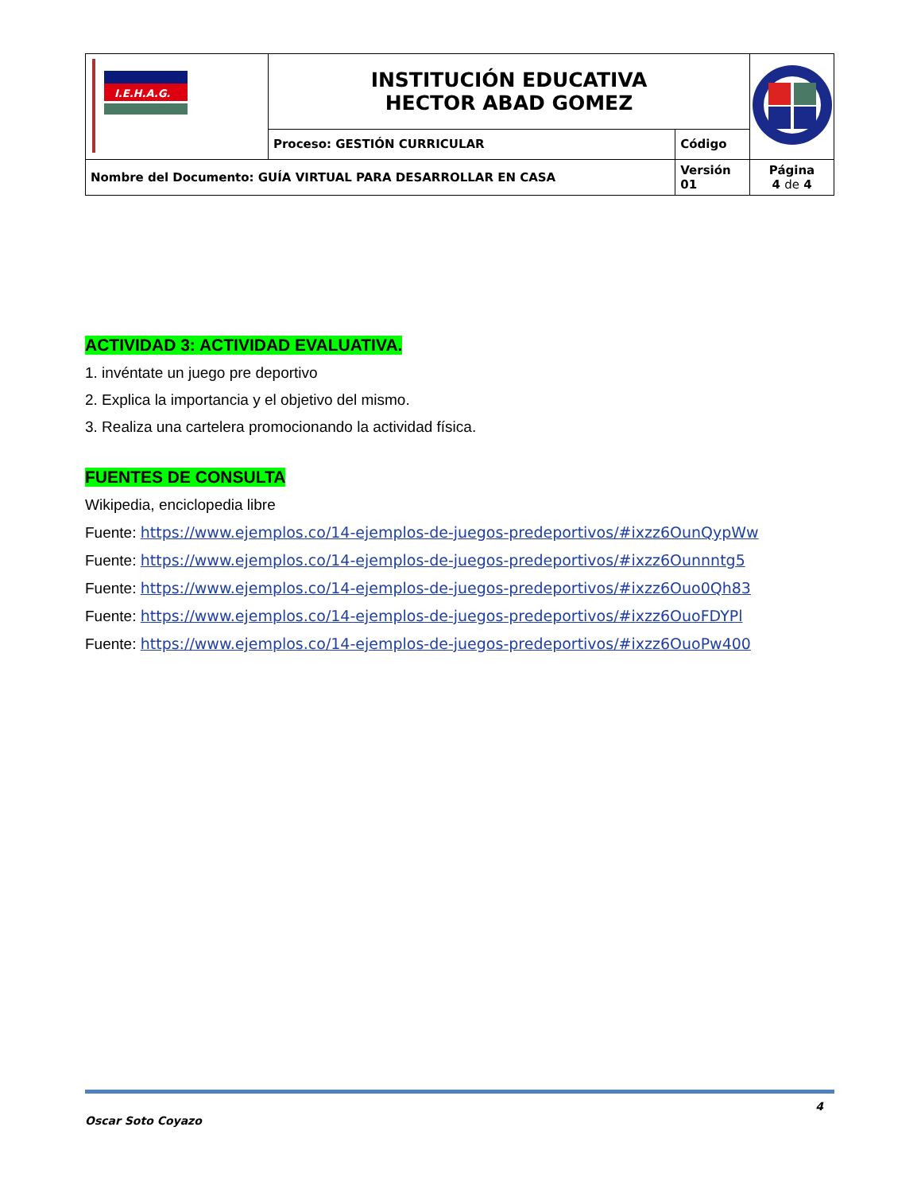| I.E.H.A.G. | INSTITUCIÓN EDUCATIVA HECTOR ABAD GOMEZ | | |
| | Proceso: GESTIÓN CURRICULAR | Código | |
| Nombre del Documento: GUÍA VIRTUAL PARA DESARROLLAR EN CASA | | Versión 01 | Página 4 de 4 |
ACTIVIDAD 3: ACTIVIDAD EVALUATIVA.
1. invéntate un juego pre deportivo
2. Explica la importancia y el objetivo del mismo.
3. Realiza una cartelera promocionando la actividad física.
FUENTES DE CONSULTA
Wikipedia, enciclopedia libre
Fuente: https://www.ejemplos.co/14-ejemplos-de-juegos-predeportivos/#ixzz6OunQypWw
Fuente: https://www.ejemplos.co/14-ejemplos-de-juegos-predeportivos/#ixzz6Ounnntg5
Fuente: https://www.ejemplos.co/14-ejemplos-de-juegos-predeportivos/#ixzz6Ouo0Qh83
Fuente: https://www.ejemplos.co/14-ejemplos-de-juegos-predeportivos/#ixzz6OuoFDYPl
Fuente: https://www.ejemplos.co/14-ejemplos-de-juegos-predeportivos/#ixzz6OuoPw400
Oscar Soto Coyazo 4